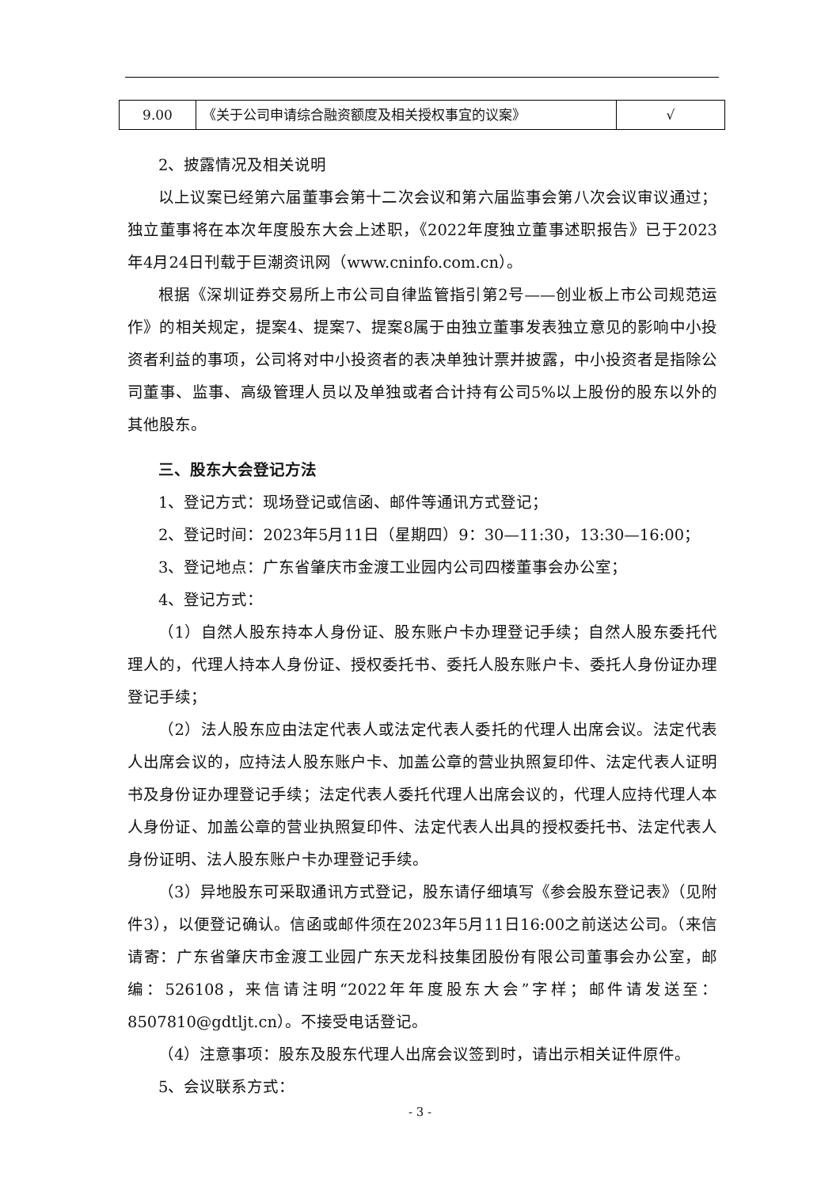| 9.00 | 《关于公司申请综合融资额度及相关授权事宜的议案》 | √ |
2、披露情况及相关说明
以上议案已经第六届董事会第十二次会议和第六届监事会第八次会议审议通过；独立董事将在本次年度股东大会上述职，《2022年度独立董事述职报告》已于2023年4月24日刊载于巨潮资讯网（www.cninfo.com.cn）。
根据《深圳证券交易所上市公司自律监管指引第2号——创业板上市公司规范运作》的相关规定，提案4、提案7、提案8属于由独立董事发表独立意见的影响中小投资者利益的事项，公司将对中小投资者的表决单独计票并披露，中小投资者是指除公司董事、监事、高级管理人员以及单独或者合计持有公司5%以上股份的股东以外的其他股东。
三、股东大会登记方法
1、登记方式：现场登记或信函、邮件等通讯方式登记；
2、登记时间：2023年5月11日（星期四）9：30—11:30，13:30—16:00；
3、登记地点：广东省肇庆市金渡工业园内公司四楼董事会办公室；
4、登记方式：
（1）自然人股东持本人身份证、股东账户卡办理登记手续；自然人股东委托代理人的，代理人持本人身份证、授权委托书、委托人股东账户卡、委托人身份证办理登记手续；
（2）法人股东应由法定代表人或法定代表人委托的代理人出席会议。法定代表人出席会议的，应持法人股东账户卡、加盖公章的营业执照复印件、法定代表人证明书及身份证办理登记手续；法定代表人委托代理人出席会议的，代理人应持代理人本人身份证、加盖公章的营业执照复印件、法定代表人出具的授权委托书、法定代表人身份证明、法人股东账户卡办理登记手续。
（3）异地股东可采取通讯方式登记，股东请仔细填写《参会股东登记表》（见附件3），以便登记确认。信函或邮件须在2023年5月11日16:00之前送达公司。（来信请寄：广东省肇庆市金渡工业园广东天龙科技集团股份有限公司董事会办公室，邮编：526108，来信请注明“2022年年度股东大会”字样；邮件请发送至：8507810@gdtljt.cn）。不接受电话登记。
（4）注意事项：股东及股东代理人出席会议签到时，请出示相关证件原件。
5、会议联系方式：
- 3 -